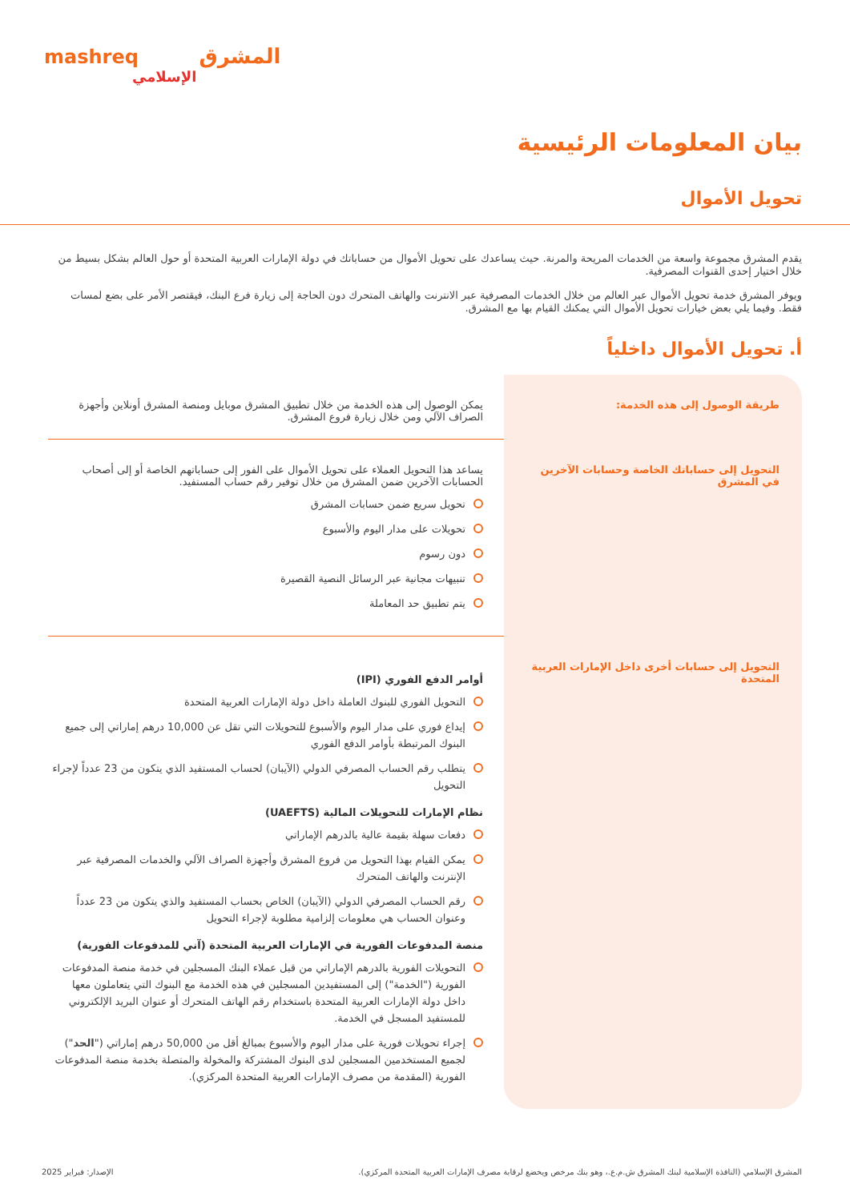mashreq المشرق
الإسلامي
بيان المعلومات الرئيسية
تحويل الأموال
يقدم المشرق مجموعة واسعة من الخدمات المريحة والمرنة. حيث يساعدك على تحويل الأموال من حساباتك في دولة الإمارات العربية المتحدة أو حول العالم بشكل بسيط من خلال اختيار إحدى القنوات المصرفية.
ويوفر المشرق خدمة تحويل الأموال عبر العالم من خلال الخدمات المصرفية عبر الانترنت والهاتف المتحرك دون الحاجة إلى زيارة فرع البنك، فيقتصر الأمر على بضع لمسات فقط. وفيما يلي بعض خيارات تحويل الأموال التي يمكنك القيام بها مع المشرق.
أ. تحويل الأموال داخلياً
| طريقة الوصول إلى هذه الخدمة: | يمكن الوصول إلى هذه الخدمة من خلال تطبيق المشرق موبايل ومنصة المشرق أونلاين وأجهزة الصراف الآلي ومن خلال زيارة فروع المشرق. |
| التحويل إلى حساباتك الخاصة وحسابات الآخرين في المشرق | يساعد هذا التحويل العملاء على تحويل الأموال على الفور إلى حساباتهم الخاصة أو إلى أصحاب الحسابات الآخرين ضمن المشرق من خلال توفير رقم حساب المستفيد. تحويل سريع ضمن حسابات المشرق تحويلات على مدار اليوم والأسبوع دون رسوم تنبيهات مجانية عبر الرسائل النصية القصيرة يتم تطبيق حد المعاملة |
| التحويل إلى حسابات أخرى داخل الإمارات العربية المتحدة | أوامر الدفع الفوري (IPI) التحويل الفوري للبنوك العاملة داخل دولة الإمارات العربية المتحدة إيداع فوري على مدار اليوم والأسبوع للتحويلات التي تقل عن 10,000 درهم إماراتي إلى جميع البنوك المرتبطة بأوامر الدفع الفوري يتطلب رقم الحساب المصرفي الدولي (الآيبان) لحساب المستفيد الذي يتكون من 23 عدداً لإجراء التحويل نظام الإمارات للتحويلات المالية (UAEFTS) دفعات سهلة بقيمة عالية بالدرهم الإماراتي يمكن القيام بهذا التحويل من فروع المشرق وأجهزة الصراف الآلي والخدمات المصرفية عبر الإنترنت والهاتف المتحرك رقم الحساب المصرفي الدولي (الآيبان) الخاص بحساب المستفيد والذي يتكون من 23 عدداً وعنوان الحساب هي معلومات إلزامية مطلوبة لإجراء التحويل منصة المدفوعات الفورية في الإمارات العربية المتحدة (آني للمدفوعات الفورية) التحويلات الفورية بالدرهم الإماراتي من قبل عملاء البنك المسجلين في خدمة منصة المدفوعات الفورية ("الخدمة") إلى المستفيدين المسجلين في هذه الخدمة مع البنوك التي يتعاملون معها داخل دولة الإمارات العربية المتحدة باستخدام رقم الهاتف المتحرك أو عنوان البريد الإلكتروني للمستفيد المسجل في الخدمة. إجراء تحويلات فورية على مدار اليوم والأسبوع بمبالغ أقل من 50,000 درهم إماراتي (" الحد ") لجميع المستخدمين المسجلين لدى البنوك المشتركة والمخولة والمتصلة بخدمة منصة المدفوعات الفورية (المقدمة من مصرف الإمارات العربية المتحدة المركزي). |
المشرق الإسلامي (النافذة الإسلامية لبنك المشرق ش.م.ع.، وهو بنك مرخص ويخضع لرقابة مصرف الإمارات العربية المتحدة المركزي). الإصدار: فبراير 2025